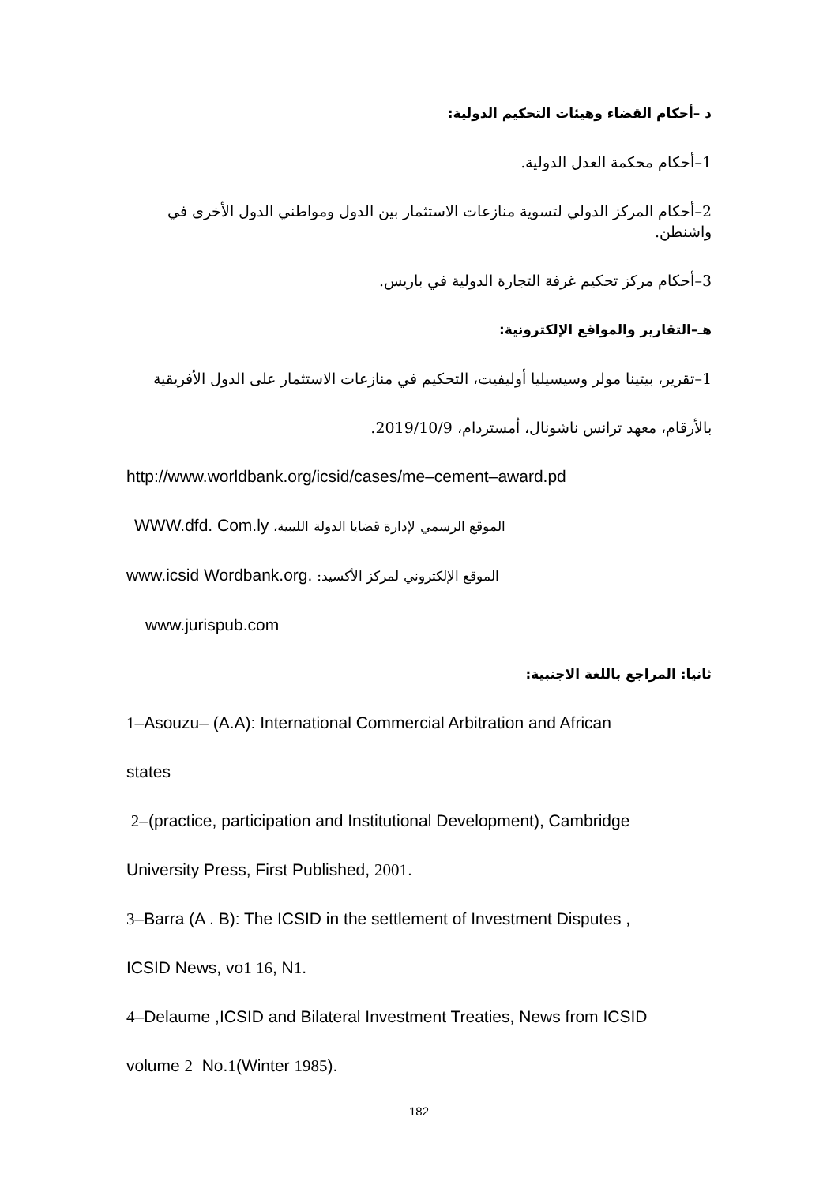د –أحكام القضاء وهيئات التحكيم الدولية:
1–أحكام محكمة العدل الدولية.
2–أحكام المركز الدولي لتسوية منازعات الاستثمار بين الدول ومواطني الدول الأخرى في واشنطن.
3–أحكام مركز تحكيم غرفة التجارة الدولية في باريس.
هـ–التقارير والمواقع الإلكترونية:
1–تقرير، بيتينا مولر وسيسيليا أوليفيت، التحكيم في منازعات الاستثمار على الدول الأفريقية
بالأرقام، معهد ترانس ناشونال، أمستردام، 2019/10/9.
http://www.worldbank.org/icsid/cases/me–cement–award.pd
WWW.dfd. Com.ly الموقع الرسمي لإدارة قضايا الدولة الليبية،
www.icsid Wordbank.org. الموقع الإلكتروني لمركز الأكسيد:
www.jurispub.com
ثانيا: المراجع باللغة الاجنبية:
1–Asouzu– (A.A): International Commercial Arbitration and African
states
2–(practice, participation and Institutional Development), Cambridge
University Press, First Published, 2001.
3–Barra (A . B): The ICSID in the settlement of Investment Disputes ,
ICSID News, vo1 16, N1.
4–Delaume ,ICSID and Bilateral Investment Treaties, News from ICSID
volume 2 No.1(Winter 1985).
182